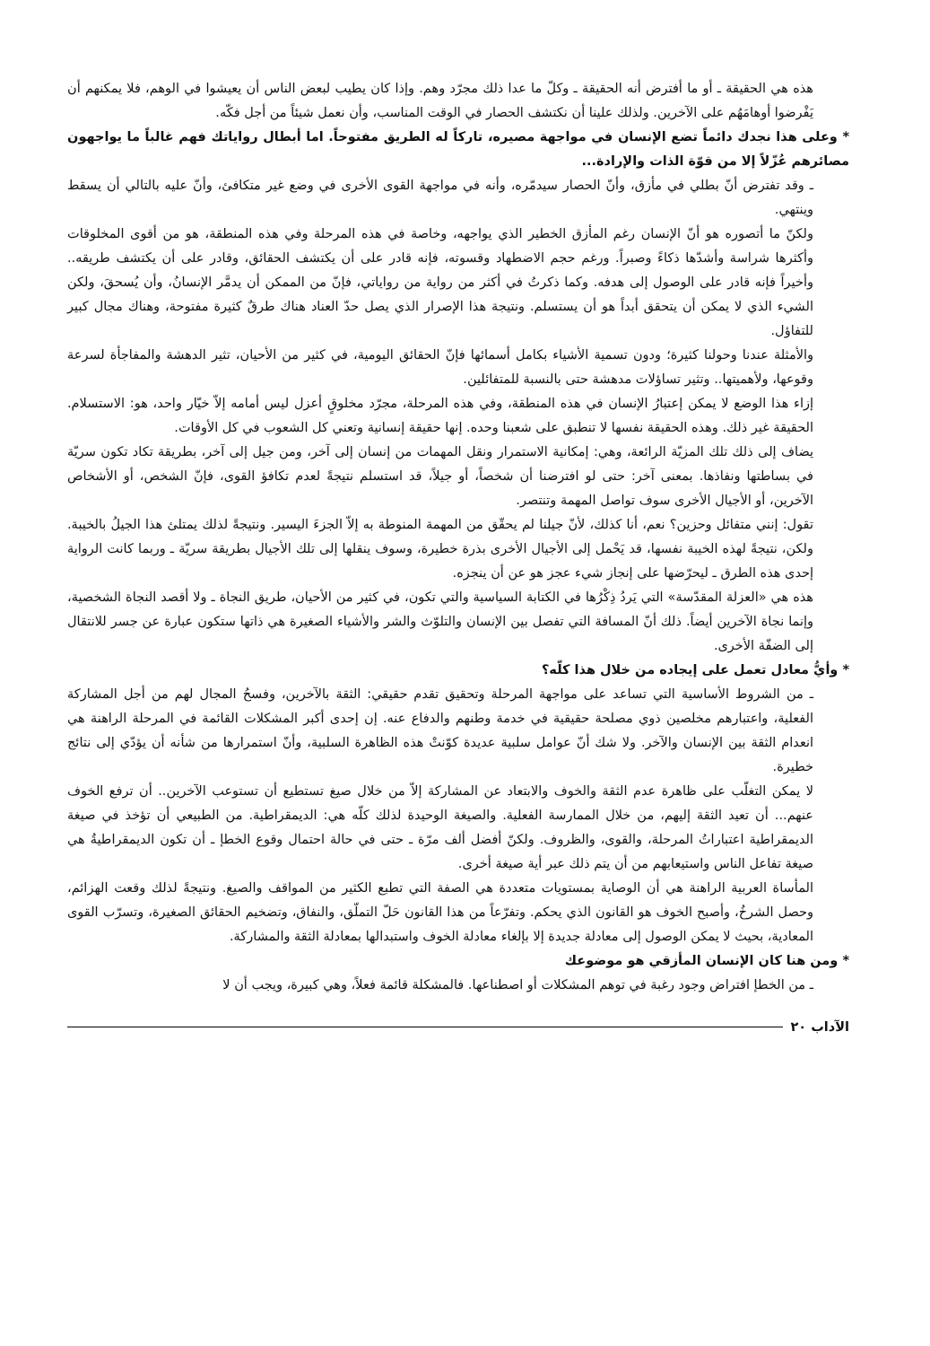هذه هي الحقيقة ـ أو ما أفترض أنه الحقيقة ـ وكلّ ما عدا ذلك مجرّد وهم. وإذا كان يطيب لبعض الناس أن يعيشوا في الوهم، فلا يمكنهم أن يَفْرضوا أوهامَهُم على الآخرين. ولذلك علينا أن نكتشف الحصار في الوقت المناسب، وأن نعمل شيئاً من أجل فكّه.
* وعلى هذا نجدك دائماً تضع الإنسان في مواجهة مصيره، تاركاً له الطريق مفتوحاً. اما أبطال رواياتك فهم غالباً ما يواجهون مصائرهم عُزّلاً إلا من قوّة الذات والإرادة...
ـ وقد تفترض أنّ بطلي في مأزق، وأنّ الحصار سيدمّره، وأنه في مواجهة القوى الأخرى في وضع غير متكافئ، وأنّ عليه بالتالي أن يسقط وينتهي.
ولكنّ ما أتصوره هو أنّ الإنسان رغم المأزق الخطير الذي يواجهه، وخاصة في هذه المرحلة وفي هذه المنطقة، هو من أقوى المخلوقات وأكثرها شراسة وأشدّها ذكاءً وصبراً. ورغم حجم الاضطهاد وقسوته، فإنه قادر على أن يكتشف الحقائق، وقادر على أن يكتشف طريقه.. وأخيراً فإنه قادر على الوصول إلى هدفه. وكما ذكرتُ في أكثر من رواية من رواياتي، فإنّ من الممكن أن يدمَّر الإنسانُ، وأن يُسحقَ، ولكن الشيء الذي لا يمكن أن يتحقق أبداً هو أن يستسلم. ونتيجة هذا الإصرار الذي يصل حدّ العناد هناك طرقٌ كثيرة مفتوحة، وهناك مجال كبير للتفاؤل.
والأمثلة عندنا وحولنا كثيرة؛ ودون تسمية الأشياء بكامل أسمائها فإنّ الحقائق اليومية، في كثير من الأحيان، تثير الدهشة والمفاجأة لسرعة وقوعها، ولأهميتها.. وتثير تساؤلات مدهشة حتى بالنسبة للمتفائلين.
إزاء هذا الوضع لا يمكن إعتبارُ الإنسان في هذه المنطقة، وفي هذه المرحلة، مجرّد مخلوقٍ أعزل ليس أمامه إلاّ خيّار واحد، هو: الاستسلام. الحقيقة غير ذلك. وهذه الحقيقة نفسها لا تنطبق على شعبنا وحده. إنها حقيقة إنسانية وتعني كل الشعوب في كل الأوقات.
يضاف إلى ذلك تلك المزيّة الرائعة، وهي: إمكانية الاستمرار ونقل المهمات من إنسان إلى آخر، ومن جيل إلى آخر، بطريقة تكاد تكون سريّة في بساطتها ونفاذها. بمعنى آخر: حتى لو افترضنا أن شخصاً، أو جيلاً، قد استسلم نتيجةً لعدم تكافؤ القوى، فإنّ الشخص، أو الأشخاص الآخرين، أو الأجيال الأخرى سوف تواصل المهمة وتنتصر.
تقول: إنني متفائل وحزين؟ نعم، أنا كذلك، لأنّ جيلنا لم يحقّق من المهمة المنوطة به إلاّ الجزءَ اليسير. ونتيجةً لذلك يمتلئ هذا الجيلُ بالخيبة. ولكن، نتيجةً لهذه الخيبة نفسها، قد يَحْمل إلى الأجيال الأخرى بذرة خطيرة، وسوف ينقلها إلى تلك الأجيال بطريقة سريّة ـ وربما كانت الرواية إحدى هذه الطرق ـ ليحرّضها على إنجاز شيء عجز هو عن أن ينجزه.
هذه هي «العزلة المقدّسة» التي يَردُ ذِكْرُها في الكتابة السياسية والتي تكون، في كثير من الأحيان، طريق النجاة ـ ولا أقصد النجاة الشخصية، وإنما نجاة الآخرين أيضاً. ذلك أنّ المسافة التي تفصل بين الإنسان والتلوّث والشر والأشياء الصغيرة هي ذاتها ستكون عبارة عن جسر للانتقال إلى الضفّة الأخرى.
* وأيُّ معادل تعمل على إيجاده من خلال هذا كلّه؟
ـ من الشروط الأساسية التي تساعد على مواجهة المرحلة وتحقيق تقدم حقيقي: الثقة بالآخرين، وفسحُ المجال لهم من أجل المشاركة الفعلية، واعتبارهم مخلصين ذوي مصلحة حقيقية في خدمة وطنهم والدفاع عنه. إن إحدى أكبر المشكلات القائمة في المرحلة الراهنة هي انعدام الثقة بين الإنسان والآخر. ولا شك أنّ عوامل سلبية عديدة كوّنتْ هذه الظاهرة السلبية، وأنّ استمرارها من شأنه أن يؤدّي إلى نتائج خطيرة.
لا يمكن التغلّب على ظاهرة عدم الثقة والخوف والابتعاد عن المشاركة إلاّ من خلال صيغ تستطيع أن تستوعب الآخرين.. أن ترفع الخوف عنهم... أن تعيد الثقة إليهم، من خلال الممارسة الفعلية. والصيغة الوحيدة لذلك كلّه هي: الديمقراطية. من الطبيعي أن تؤخذ في صيغة الديمقراطية اعتباراتُ المرحلة، والقوى، والظروف. ولكنّ أفضل ألف مرّة ـ حتى في حالة احتمال وقوع الخطإ ـ أن تكون الديمقراطيةُ هي صيغة تفاعل الناس واستيعابهم من أن يتم ذلك عبر أية صيغة أخرى.
المأساة العربية الراهنة هي أن الوصاية بمستويات متعددة هي الصفة التي تطبع الكثير من المواقف والصيغ. ونتيجةً لذلك وقعت الهزائم، وحصل الشرخُ، وأصبح الخوف هو القانون الذي يحكم. وتفرّعاً من هذا القانون حَلّ التملّق، والنفاق، وتضخيم الحقائق الصغيرة، وتسرّب القوى المعادية، بحيث لا يمكن الوصول إلى معادلة جديدة إلا بإلغاء معادلة الخوف واستبدالها بمعادلة الثقة والمشاركة.
* ومن هنا كان الإنسان المأزقي هو موضوعك
ـ من الخطإ افتراض وجود رغبة في توهم المشكلات أو اصطناعها. فالمشكلة قائمة فعلاً، وهي كبيرة، ويجب أن لا
الآداب ٢٠